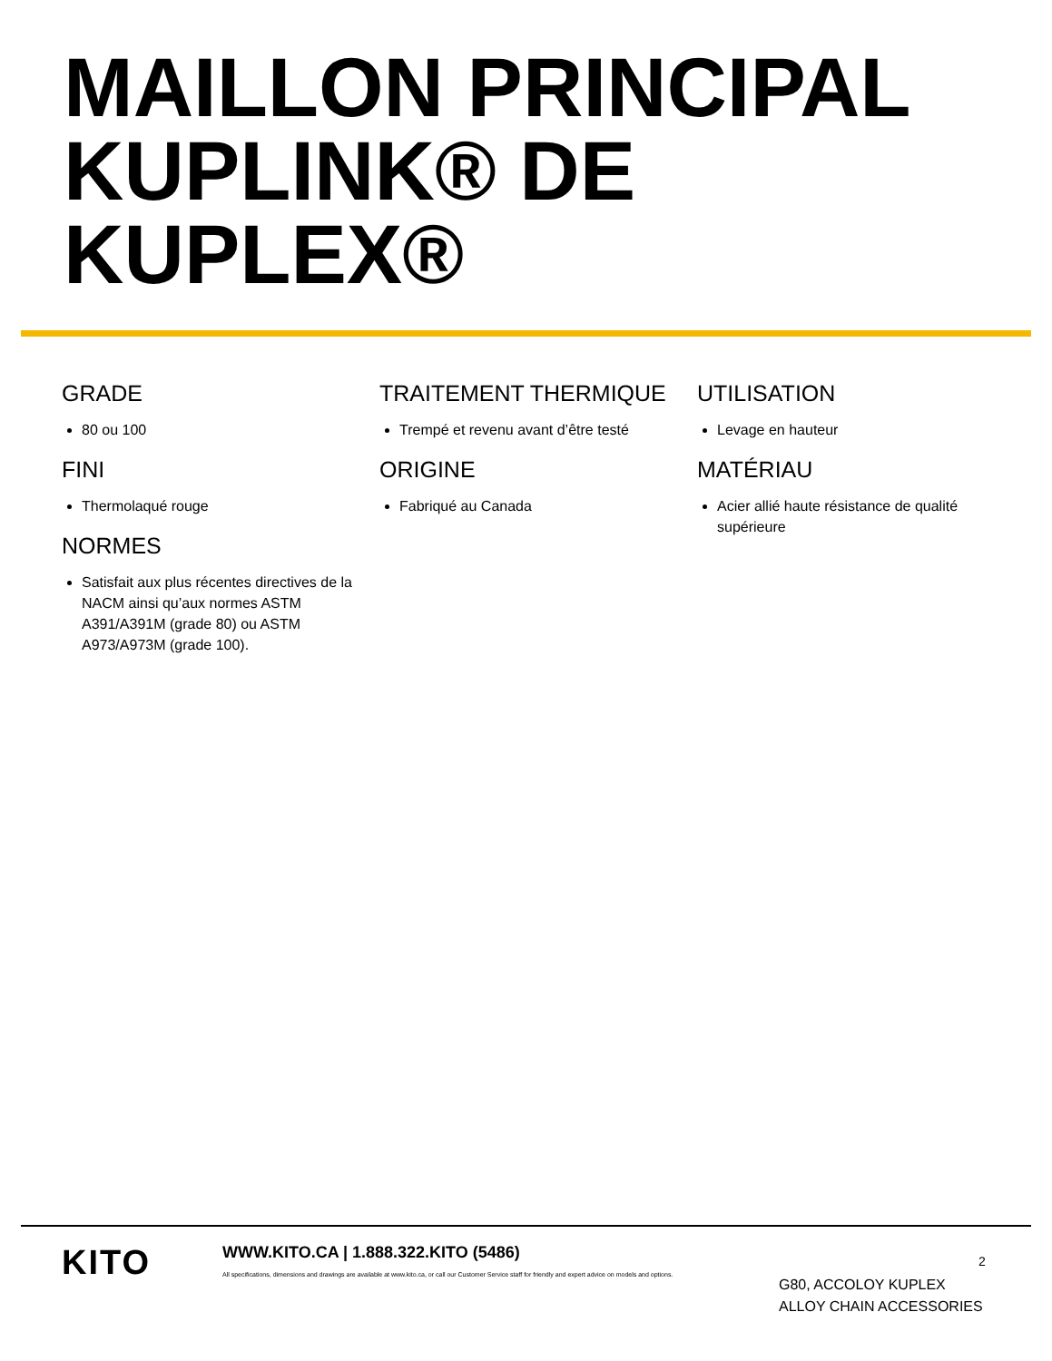MAILLON PRINCIPAL KUPLINK® DE KUPLEX®
GRADE
80 ou 100
FINI
Thermolaqué rouge
NORMES
Satisfait aux plus récentes directives de la NACM ainsi qu’aux normes ASTM A391/A391M (grade 80) ou ASTM A973/A973M (grade 100).
TRAITEMENT THERMIQUE
Trempé et revenu avant d’être testé
ORIGINE
Fabriqué au Canada
UTILISATION
Levage en hauteur
MATÉRIAU
Acier allié haute résistance de qualité supérieure
KITO
WWW.KITO.CA | 1.888.322.KITO (5486)
All specifications, dimensions and drawings are available at www.kito.ca, or call our Customer Service staff for friendly and expert advice on models and options.
2
G80, ACCOLOY KUPLEX
ALLOY CHAIN ACCESSORIES